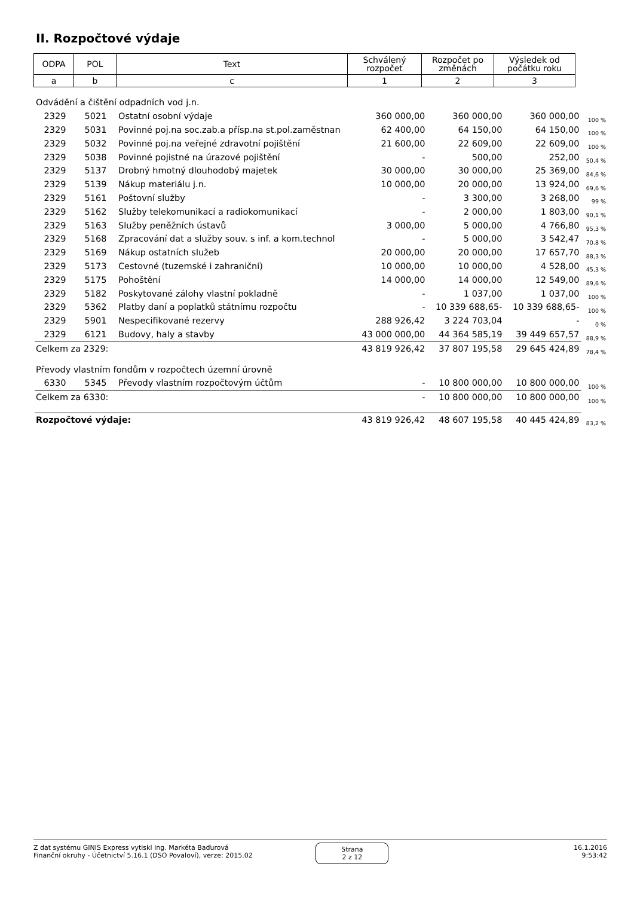II. Rozpočtové výdaje
| ODPA | POL | Text | Schválený rozpočet | Rozpočet po změnách | Výsledek od počátku roku |
| a | b | c | 1 | 2 | 3 |
| Odvádění a čištění odpadních vod j.n. | | | | | | |
| 2329 | 5021 | Ostatní osobní výdaje | 360 000,00 | 360 000,00 | 360 000,00 | 100 % |
| 2329 | 5031 | Povinné poj.na soc.zab.a přísp.na st.pol.zaměstnan | 62 400,00 | 64 150,00 | 64 150,00 | 100 % |
| 2329 | 5032 | Povinné poj.na veřejné zdravotní pojištění | 21 600,00 | 22 609,00 | 22 609,00 | 100 % |
| 2329 | 5038 | Povinné pojistné na úrazové pojištění | - | 500,00 | 252,00 | 50,4 % |
| 2329 | 5137 | Drobný hmotný dlouhodobý majetek | 30 000,00 | 30 000,00 | 25 369,00 | 84,6 % |
| 2329 | 5139 | Nákup materiálu j.n. | 10 000,00 | 20 000,00 | 13 924,00 | 69,6 % |
| 2329 | 5161 | Poštovní služby | - | 3 300,00 | 3 268,00 | 99 % |
| 2329 | 5162 | Služby telekomunikací a radiokomunikací | - | 2 000,00 | 1 803,00 | 90,1 % |
| 2329 | 5163 | Služby peněžních ústavů | 3 000,00 | 5 000,00 | 4 766,80 | 95,3 % |
| 2329 | 5168 | Zpracování dat a služby souv. s inf. a kom.technol | - | 5 000,00 | 3 542,47 | 70,8 % |
| 2329 | 5169 | Nákup ostatních služeb | 20 000,00 | 20 000,00 | 17 657,70 | 88,3 % |
| 2329 | 5173 | Cestovné (tuzemské i zahraniční) | 10 000,00 | 10 000,00 | 4 528,00 | 45,3 % |
| 2329 | 5175 | Pohoštění | 14 000,00 | 14 000,00 | 12 549,00 | 89,6 % |
| 2329 | 5182 | Poskytované zálohy vlastní pokladně | - | 1 037,00 | 1 037,00 | 100 % |
| 2329 | 5362 | Platby daní a poplatků státnímu rozpočtu | - | 10 339 688,65- | 10 339 688,65- | 100 % |
| 2329 | 5901 | Nespecifikované rezervy | 288 926,42 | 3 224 703,04 | - | 0 % |
| 2329 | 6121 | Budovy, haly a stavby | 43 000 000,00 | 44 364 585,19 | 39 449 657,57 | 88,9 % |
| Celkem za 2329: | | | 43 819 926,42 | 37 807 195,58 | 29 645 424,89 | 78,4 % |
| Převody vlastním fondům v rozpočtech územní úrovně | | | | | | |
| 6330 | 5345 | Převody vlastním rozpočtovým účtům | - | 10 800 000,00 | 10 800 000,00 | 100 % |
| Celkem za 6330: | | | - | 10 800 000,00 | 10 800 000,00 | 100 % |
| Rozpočtové výdaje: | | | 43 819 926,42 | 48 607 195,58 | 40 445 424,89 | 83,2 % |
Z dat systému GINIS Express vytiskl Ing. Markéta Baďurová
Finanční okruhy - Účetnictví 5.16.1 (DSO Povaloví), verze: 2015.02
Strana
2 z 12
16.1.2016
9:53:42